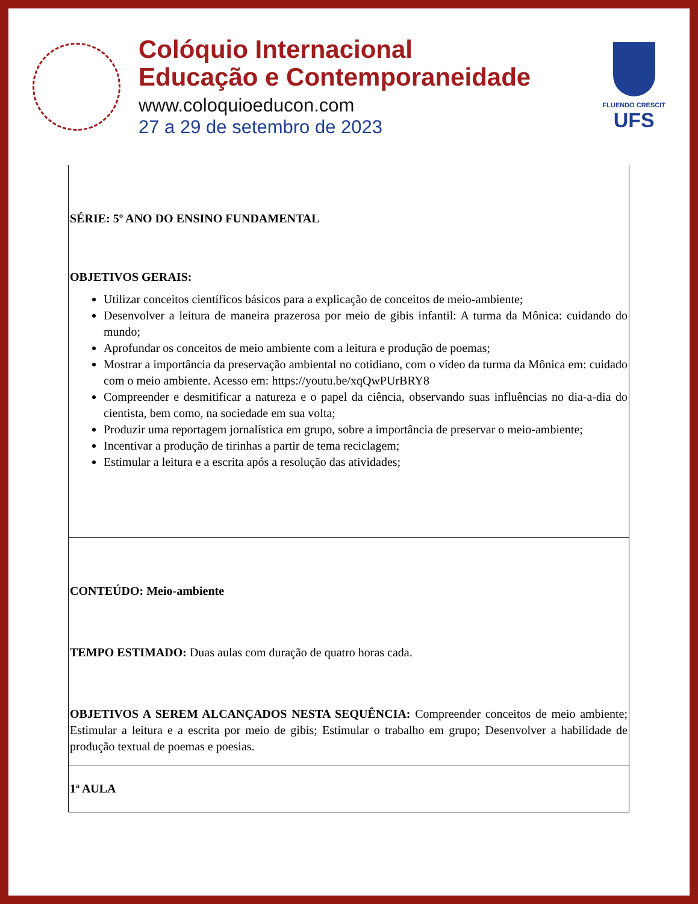Colóquio Internacional
Educação e Contemporaneidade
www.coloquioeducon.com
27 a 29 de setembro de 2023
FLUENDO CRESCIT
UFS
| SÉRIE: 5º ANO DO ENSINO FUNDAMENTAL OBJETIVOS GERAIS: Utilizar conceitos científicos básicos para a explicação de conceitos de meio-ambiente; Desenvolver a leitura de maneira prazerosa por meio de gibis infantil: A turma da Mônica: cuidando do mundo; Aprofundar os conceitos de meio ambiente com a leitura e produção de poemas; Mostrar a importância da preservação ambiental no cotidiano, com o vídeo da turma da Mônica em: cuidado com o meio ambiente. Acesso em: https://youtu.be/xqQwPUrBRY8 Compreender e desmitificar a natureza e o papel da ciência, observando suas influências no dia-a-dia do cientista, bem como, na sociedade em sua volta; Produzir uma reportagem jornalística em grupo, sobre a importância de preservar o meio-ambiente; Incentivar a produção de tirinhas a partir de tema reciclagem; Estimular a leitura e a escrita após a resolução das atividades; |
| CONTEÚDO: Meio-ambiente TEMPO ESTIMADO: Duas aulas com duração de quatro horas cada. OBJETIVOS A SEREM ALCANÇADOS NESTA SEQUÊNCIA: Compreender conceitos de meio ambiente; Estimular a leitura e a escrita por meio de gibis; Estimular o trabalho em grupo; Desenvolver a habilidade de produção textual de poemas e poesias. |
| 1ª AULA |